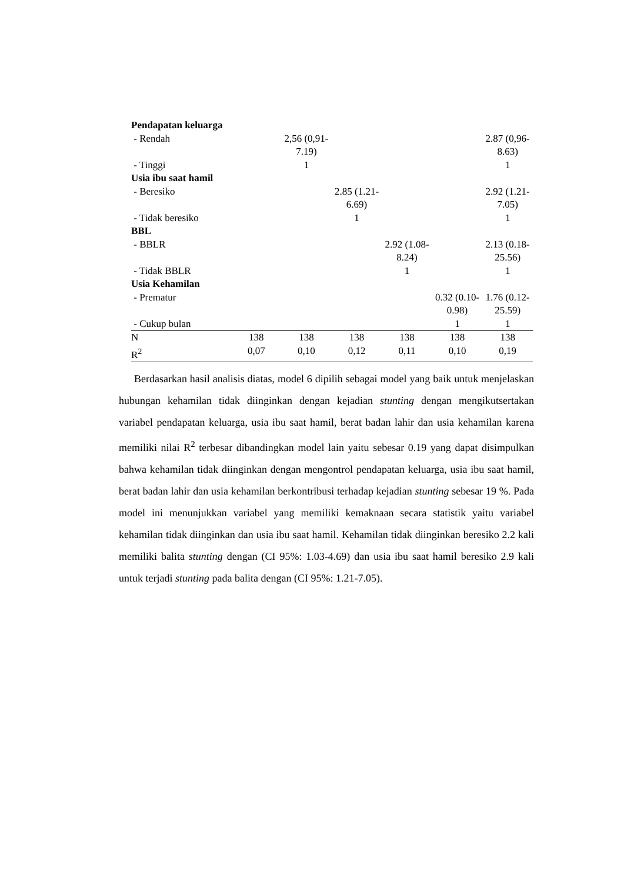| Pendapatan keluarga | | | | | | |
| - Rendah | | 2,56 (0,91-7.19) | | | | 2.87 (0,96-8.63) |
| - Tinggi | | 1 | | | | 1 |
| Usia ibu saat hamil | | | | | | |
| - Beresiko | | | 2.85 (1.21-6.69) | | | 2.92 (1.21-7.05) |
| - Tidak beresiko | | | 1 | | | 1 |
| BBL | | | | | | |
| - BBLR | | | | 2.92 (1.08-8.24) | | 2.13 (0.18-25.56) |
| - Tidak BBLR | | | | 1 | | 1 |
| Usia Kehamilan | | | | | | |
| - Prematur | | | | | 0.32 (0.10-0.98) | 1.76 (0.12-25.59) |
| - Cukup bulan | | | | | 1 | 1 |
| N | 138 | 138 | 138 | 138 | 138 | 138 |
| R<sup>2</sup> | 0,07 | 0,10 | 0,12 | 0,11 | 0,10 | 0,19 |
Berdasarkan hasil analisis diatas, model 6 dipilih sebagai model yang baik untuk menjelaskan hubungan kehamilan tidak diinginkan dengan kejadian stunting dengan mengikutsertakan variabel pendapatan keluarga, usia ibu saat hamil, berat badan lahir dan usia kehamilan karena memiliki nilai R<sup>2</sup> terbesar dibandingkan model lain yaitu sebesar 0.19 yang dapat disimpulkan bahwa kehamilan tidak diinginkan dengan mengontrol pendapatan keluarga, usia ibu saat hamil, berat badan lahir dan usia kehamilan berkontribusi terhadap kejadian stunting sebesar 19 %. Pada model ini menunjukkan variabel yang memiliki kemaknaan secara statistik yaitu variabel kehamilan tidak diinginkan dan usia ibu saat hamil. Kehamilan tidak diinginkan beresiko 2.2 kali memiliki balita stunting dengan (CI 95%: 1.03-4.69) dan usia ibu saat hamil beresiko 2.9 kali untuk terjadi stunting pada balita dengan (CI 95%: 1.21-7.05).